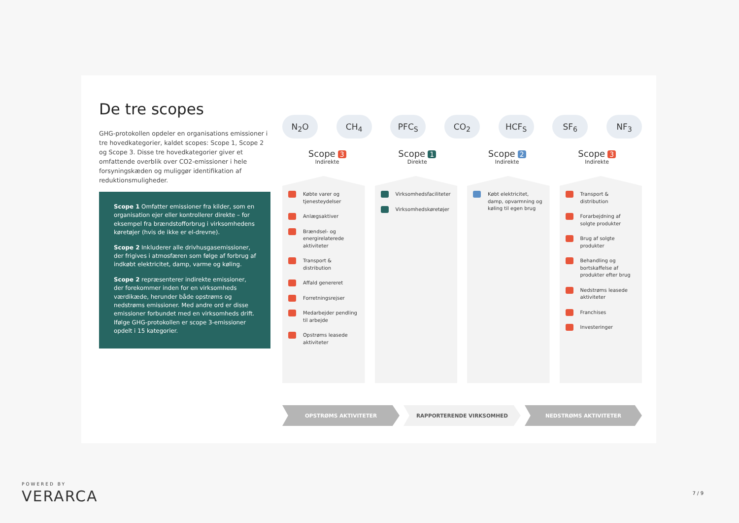De tre scopes
GHG-protokollen opdeler en organisations emissioner i tre hovedkategorier, kaldet scopes: Scope 1, Scope 2 og Scope 3. Disse tre hovedkategorier giver et omfattende overblik over CO2-emissioner i hele forsyningskæden og muliggør identifikation af reduktionsmuligheder.
Scope 1 Omfatter emissioner fra kilder, som en organisation ejer eller kontrollerer direkte – for eksempel fra brændstofforbrug i virksomhedens køretøjer (hvis de ikke er el-drevne).
Scope 2 Inkluderer alle drivhusgasemissioner, der frigives i atmosfæren som følge af forbrug af indkøbt elektricitet, damp, varme og køling.
Scope 2 repræsenterer indirekte emissioner, der forekommer inden for en virksomheds værdikæde, herunder både opstrøms og nedstrøms emissioner. Med andre ord er disse emissioner forbundet med en virksomheds drift. Ifølge GHG-protokollen er scope 3-emissioner opdelt i 15 kategorier.
N<sub>2</sub>O CH<sub>4</sub> PFC<sub>S</sub> CO<sub>2</sub> HCF<sub>S</sub> SF<sub>6</sub> NF<sub>3</sub>
Scope 3
Indirekte
Scope 1
Direkte
Scope 2
Indirekte
Scope 3
Indirekte
Købte varer og tjenesteydelser
Anlægsaktiver
Brændsel- og energirelaterede aktiviteter
Transport & distribution
Affald genereret
Forretningsrejser
Medarbejder pendling til arbejde
Opstrøms leasede aktiviteter
Virksomhedsfaciliteter
Virksomhedskøretøjer
Købt elektricitet, damp, opvarmning og køling til egen brug
Transport & distribution
Forarbejdning af solgte produkter
Brug af solgte produkter
Behandling og bortskaffelse af produkter efter brug
Nedstrøms leasede aktiviteter
Franchises
Investeringer
OPSTRØMS AKTIVITETER RAPPORTERENDE VIRKSOMHED NEDSTRØMS AKTIVITETER
POWERED BY
VERARCA
7 / 9